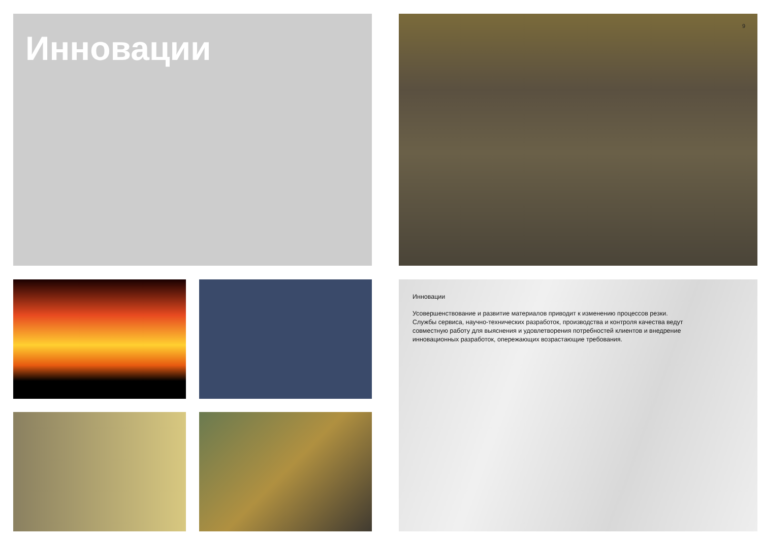Инновации 9
Инновации
Усовершенствование и развитие материалов приводит к изменению процессов резки.
Службы сервиса, научно-технических разработок, производства и контроля качества ведут
совместную работу для выяснения и удовлетворения потребностей клиентов и внедрение
инновационных разработок, опережающих возрастающие требования.